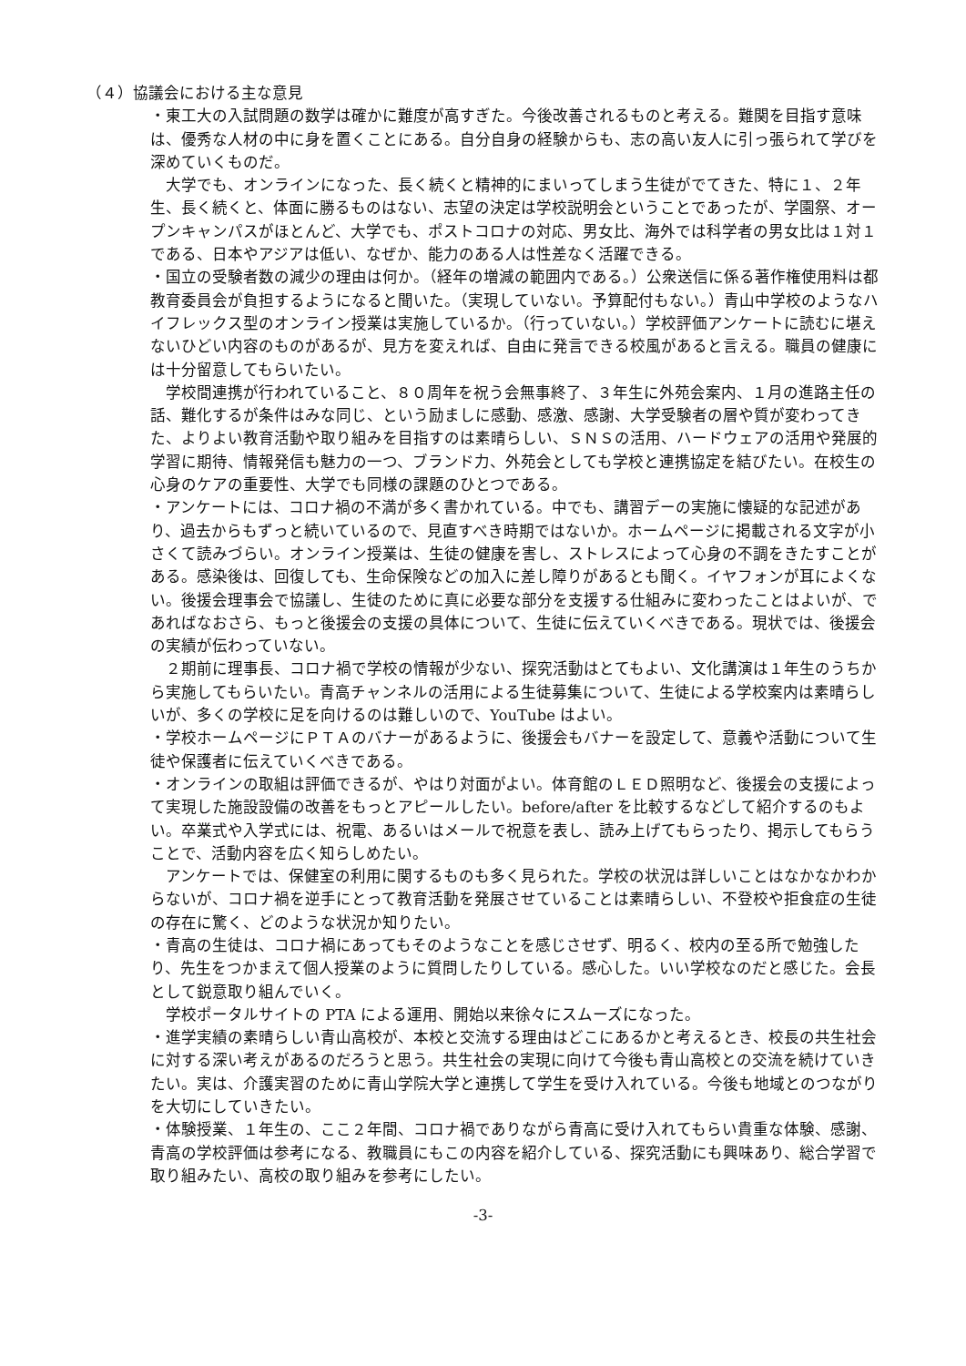（４）協議会における主な意見
・東工大の入試問題の数学は確かに難度が高すぎた。今後改善されるものと考える。難関を目指す意味は、優秀な人材の中に身を置くことにある。自分自身の経験からも、志の高い友人に引っ張られて学びを深めていくものだ。
　大学でも、オンラインになった、長く続くと精神的にまいってしまう生徒がでてきた、特に１、２年生、長く続くと、体面に勝るものはない、志望の決定は学校説明会ということであったが、学園祭、オープンキャンパスがほとんど、大学でも、ポストコロナの対応、男女比、海外では科学者の男女比は１対１である、日本やアジアは低い、なぜか、能力のある人は性差なく活躍できる。
・国立の受験者数の減少の理由は何か。（経年の増減の範囲内である。）公衆送信に係る著作権使用料は都教育委員会が負担するようになると聞いた。（実現していない。予算配付もない。）青山中学校のようなハイフレックス型のオンライン授業は実施しているか。（行っていない。）学校評価アンケートに読むに堪えないひどい内容のものがあるが、見方を変えれば、自由に発言できる校風があると言える。職員の健康には十分留意してもらいたい。
　学校間連携が行われていること、８０周年を祝う会無事終了、３年生に外苑会案内、１月の進路主任の話、難化するが条件はみな同じ、という励ましに感動、感激、感謝、大学受験者の層や質が変わってきた、よりよい教育活動や取り組みを目指すのは素晴らしい、ＳＮＳの活用、ハードウェアの活用や発展的学習に期待、情報発信も魅力の一つ、ブランド力、外苑会としても学校と連携協定を結びたい。在校生の心身のケアの重要性、大学でも同様の課題のひとつである。
・アンケートには、コロナ禍の不満が多く書かれている。中でも、講習デーの実施に懐疑的な記述があり、過去からもずっと続いているので、見直すべき時期ではないか。ホームページに掲載される文字が小さくて読みづらい。オンライン授業は、生徒の健康を害し、ストレスによって心身の不調をきたすことがある。感染後は、回復しても、生命保険などの加入に差し障りがあるとも聞く。イヤフォンが耳によくない。後援会理事会で協議し、生徒のために真に必要な部分を支援する仕組みに変わったことはよいが、であればなおさら、もっと後援会の支援の具体について、生徒に伝えていくべきである。現状では、後援会の実績が伝わっていない。
　２期前に理事長、コロナ禍で学校の情報が少ない、探究活動はとてもよい、文化講演は１年生のうちから実施してもらいたい。青高チャンネルの活用による生徒募集について、生徒による学校案内は素晴らしいが、多くの学校に足を向けるのは難しいので、YouTube はよい。
・学校ホームページにＰＴＡのバナーがあるように、後援会もバナーを設定して、意義や活動について生徒や保護者に伝えていくべきである。
・オンラインの取組は評価できるが、やはり対面がよい。体育館のＬＥＤ照明など、後援会の支援によって実現した施設設備の改善をもっとアピールしたい。before/after を比較するなどして紹介するのもよい。卒業式や入学式には、祝電、あるいはメールで祝意を表し、読み上げてもらったり、掲示してもらうことで、活動内容を広く知らしめたい。
　アンケートでは、保健室の利用に関するものも多く見られた。学校の状況は詳しいことはなかなかわからないが、コロナ禍を逆手にとって教育活動を発展させていることは素晴らしい、不登校や拒食症の生徒の存在に驚く、どのような状況か知りたい。
・青高の生徒は、コロナ禍にあってもそのようなことを感じさせず、明るく、校内の至る所で勉強したり、先生をつかまえて個人授業のように質問したりしている。感心した。いい学校なのだと感じた。会長として鋭意取り組んでいく。
　学校ポータルサイトの PTA による運用、開始以来徐々にスムーズになった。
・進学実績の素晴らしい青山高校が、本校と交流する理由はどこにあるかと考えるとき、校長の共生社会に対する深い考えがあるのだろうと思う。共生社会の実現に向けて今後も青山高校との交流を続けていきたい。実は、介護実習のために青山学院大学と連携して学生を受け入れている。今後も地域とのつながりを大切にしていきたい。
・体験授業、１年生の、ここ２年間、コロナ禍でありながら青高に受け入れてもらい貴重な体験、感謝、青高の学校評価は参考になる、教職員にもこの内容を紹介している、探究活動にも興味あり、総合学習で取り組みたい、高校の取り組みを参考にしたい。
-3-